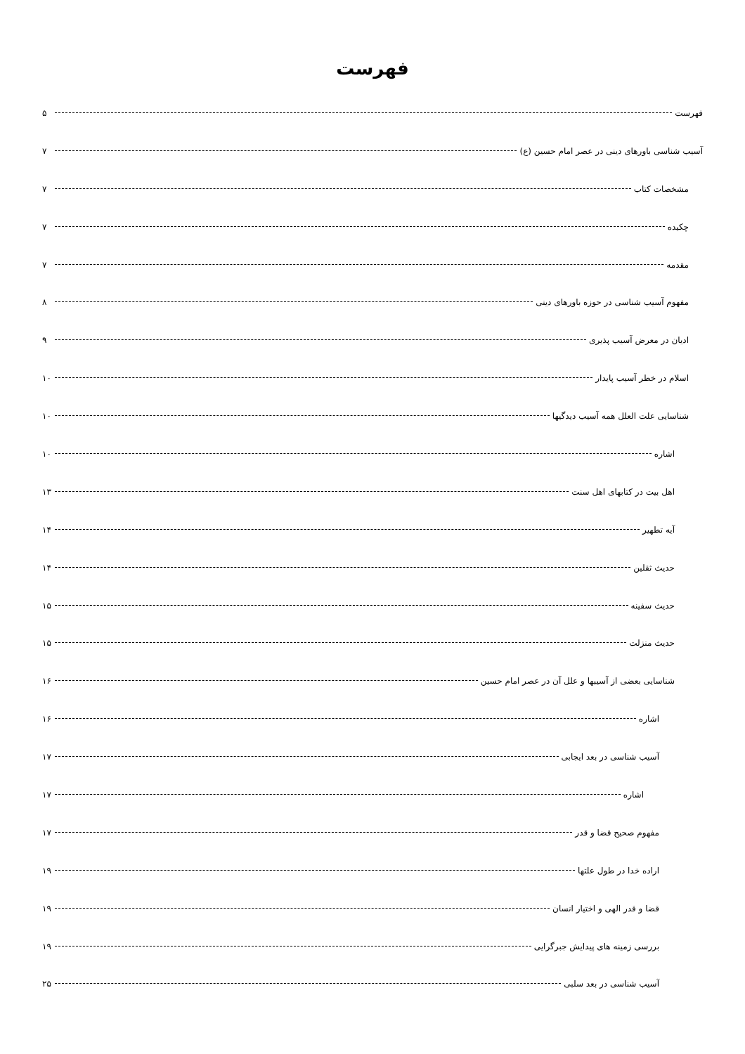فهرست
فهرست ۵
آسیب شناسی باورهای دینی در عصر امام حسین (ع) ۷
مشخصات کتاب ۷
چکیده ۷
مقدمه ۷
مفهوم آسیب شناسی در حوزه باورهای دینی ۸
ادیان در معرض آسیب پذیری ۹
اسلام در خطر آسیب پایدار ۱۰
شناسایی علت العلل همه آسیب دیدگیها ۱۰
اشاره ۱۰
اهل بیت در کتابهای اهل سنت ۱۳
آیه تطهیر ۱۴
حدیث ثقلین ۱۴
حدیث سفینه ۱۵
حدیث منزلت ۱۵
شناسایی بعضی از آسیبها و علل آن در عصر امام حسین ۱۶
اشاره ۱۶
آسیب شناسی در بعد ایجابی ۱۷
اشاره ۱۷
مفهوم صحیح قضا و قدر ۱۷
اراده خدا در طول علتها ۱۹
قضا و قدر الهی و اختیار انسان ۱۹
بررسی زمینه های پیدایش جبرگرایی ۱۹
آسیب شناسی در بعد سلبی ۲۵